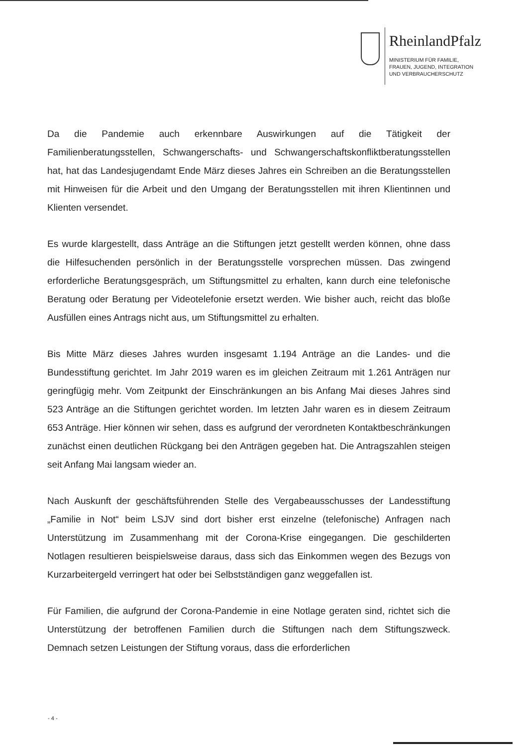RheinlandPfalz
MINISTERIUM FÜR FAMILIE,
FRAUEN, JUGEND, INTEGRATION
UND VERBRAUCHERSCHUTZ
Da die Pandemie auch erkennbare Auswirkungen auf die Tätigkeit der Familienberatungsstellen, Schwangerschafts- und Schwangerschaftskonfliktberatungsstellen hat, hat das Landesjugendamt Ende März dieses Jahres ein Schreiben an die Beratungsstellen mit Hinweisen für die Arbeit und den Umgang der Beratungsstellen mit ihren Klientinnen und Klienten versendet.
Es wurde klargestellt, dass Anträge an die Stiftungen jetzt gestellt werden können, ohne dass die Hilfesuchenden persönlich in der Beratungsstelle vorsprechen müssen. Das zwingend erforderliche Beratungsgespräch, um Stiftungsmittel zu erhalten, kann durch eine telefonische Beratung oder Beratung per Videotelefonie ersetzt werden. Wie bisher auch, reicht das bloße Ausfüllen eines Antrags nicht aus, um Stiftungsmittel zu erhalten.
Bis Mitte März dieses Jahres wurden insgesamt 1.194 Anträge an die Landes- und die Bundesstiftung gerichtet. Im Jahr 2019 waren es im gleichen Zeitraum mit 1.261 Anträgen nur geringfügig mehr. Vom Zeitpunkt der Einschränkungen an bis Anfang Mai dieses Jahres sind 523 Anträge an die Stiftungen gerichtet worden. Im letzten Jahr waren es in diesem Zeitraum 653 Anträge. Hier können wir sehen, dass es aufgrund der verordneten Kontaktbeschränkungen zunächst einen deutlichen Rückgang bei den Anträgen gegeben hat. Die Antragszahlen steigen seit Anfang Mai langsam wieder an.
Nach Auskunft der geschäftsführenden Stelle des Vergabeausschusses der Landesstiftung „Familie in Not“ beim LSJV sind dort bisher erst einzelne (telefonische) Anfragen nach Unterstützung im Zusammenhang mit der Corona-Krise eingegangen. Die geschilderten Notlagen resultieren beispielsweise daraus, dass sich das Einkommen wegen des Bezugs von Kurzarbeitergeld verringert hat oder bei Selbstständigen ganz weggefallen ist.
Für Familien, die aufgrund der Corona-Pandemie in eine Notlage geraten sind, richtet sich die Unterstützung der betroffenen Familien durch die Stiftungen nach dem Stiftungszweck. Demnach setzen Leistungen der Stiftung voraus, dass die erforderlichen
- 4 -